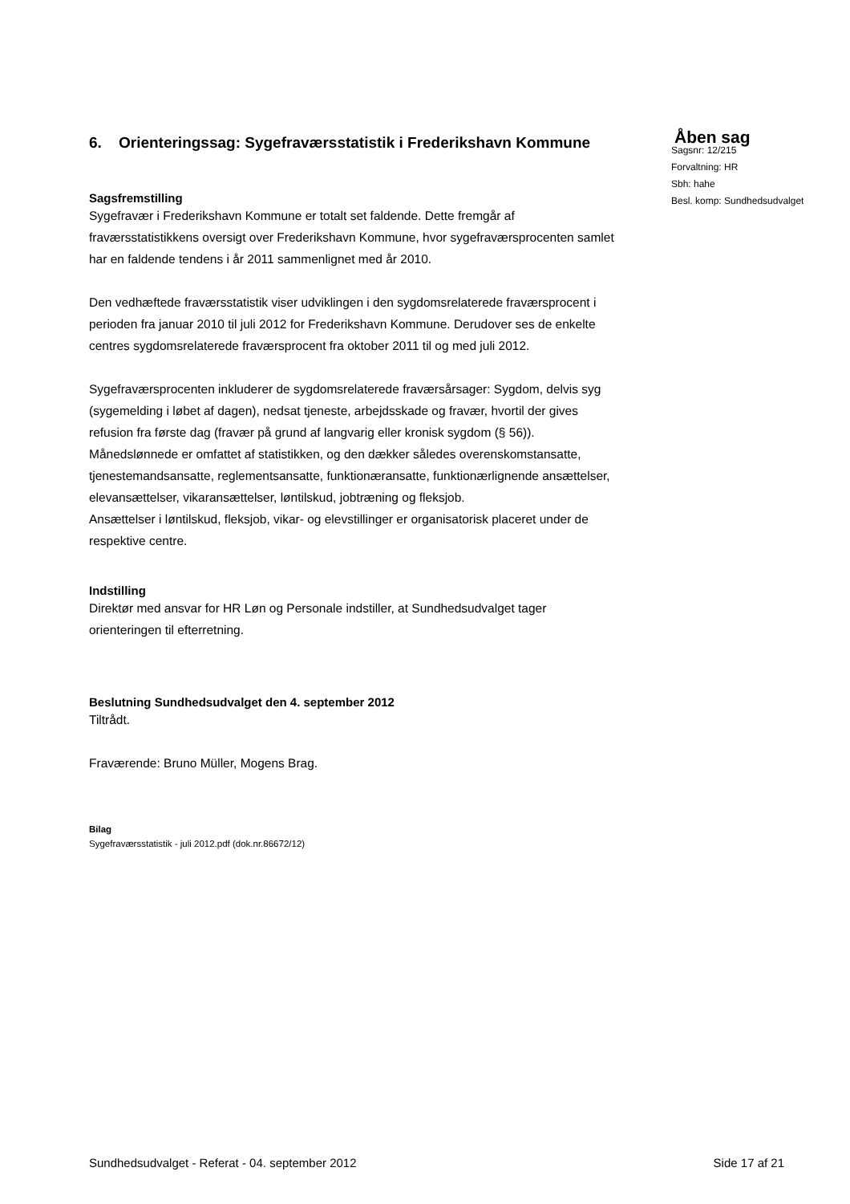6. Orienteringssag: Sygefraværsstatistik i Frederikshavn Kommune
Sagsfremstilling
Sygefravær i Frederikshavn Kommune er totalt set faldende. Dette fremgår af fraværsstatistikkens oversigt over Frederikshavn Kommune, hvor sygefraværsprocenten samlet har en faldende tendens i år 2011 sammenlignet med år 2010.
Den vedhæftede fraværsstatistik viser udviklingen i den sygdomsrelaterede fraværsprocent i perioden fra januar 2010 til juli 2012 for Frederikshavn Kommune. Derudover ses de enkelte centres sygdomsrelaterede fraværsprocent fra oktober 2011 til og med juli 2012.
Sygefraværsprocenten inkluderer de sygdomsrelaterede fraværsårsager: Sygdom, delvis syg (sygemelding i løbet af dagen), nedsat tjeneste, arbejdsskade og fravær, hvortil der gives refusion fra første dag (fravær på grund af langvarig eller kronisk sygdom (§ 56)). Månedslønnede er omfattet af statistikken, og den dækker således overenskomstansatte, tjenestemandsansatte, reglementsansatte, funktionæransatte, funktionærlignende ansættelser, elevansættelser, vikaransættelser, løntilskud, jobtræning og fleksjob.
Ansættelser i løntilskud, fleksjob, vikar- og elevstillinger er organisatorisk placeret under de respektive centre.
Indstilling
Direktør med ansvar for HR Løn og Personale indstiller, at Sundhedsudvalget tager orienteringen til efterretning.
Beslutning Sundhedsudvalget den 4. september 2012
Tiltrådt.
Fraværende: Bruno Müller, Mogens Brag.
Bilag
Sygefraværsstatistik - juli 2012.pdf (dok.nr.86672/12)
Åben sag
Sagsnr: 12/215
Forvaltning: HR
Sbh: hahe
Besl. komp: Sundhedsudvalget
Sundhedsudvalget - Referat - 04. september 2012 Side 17 af 21